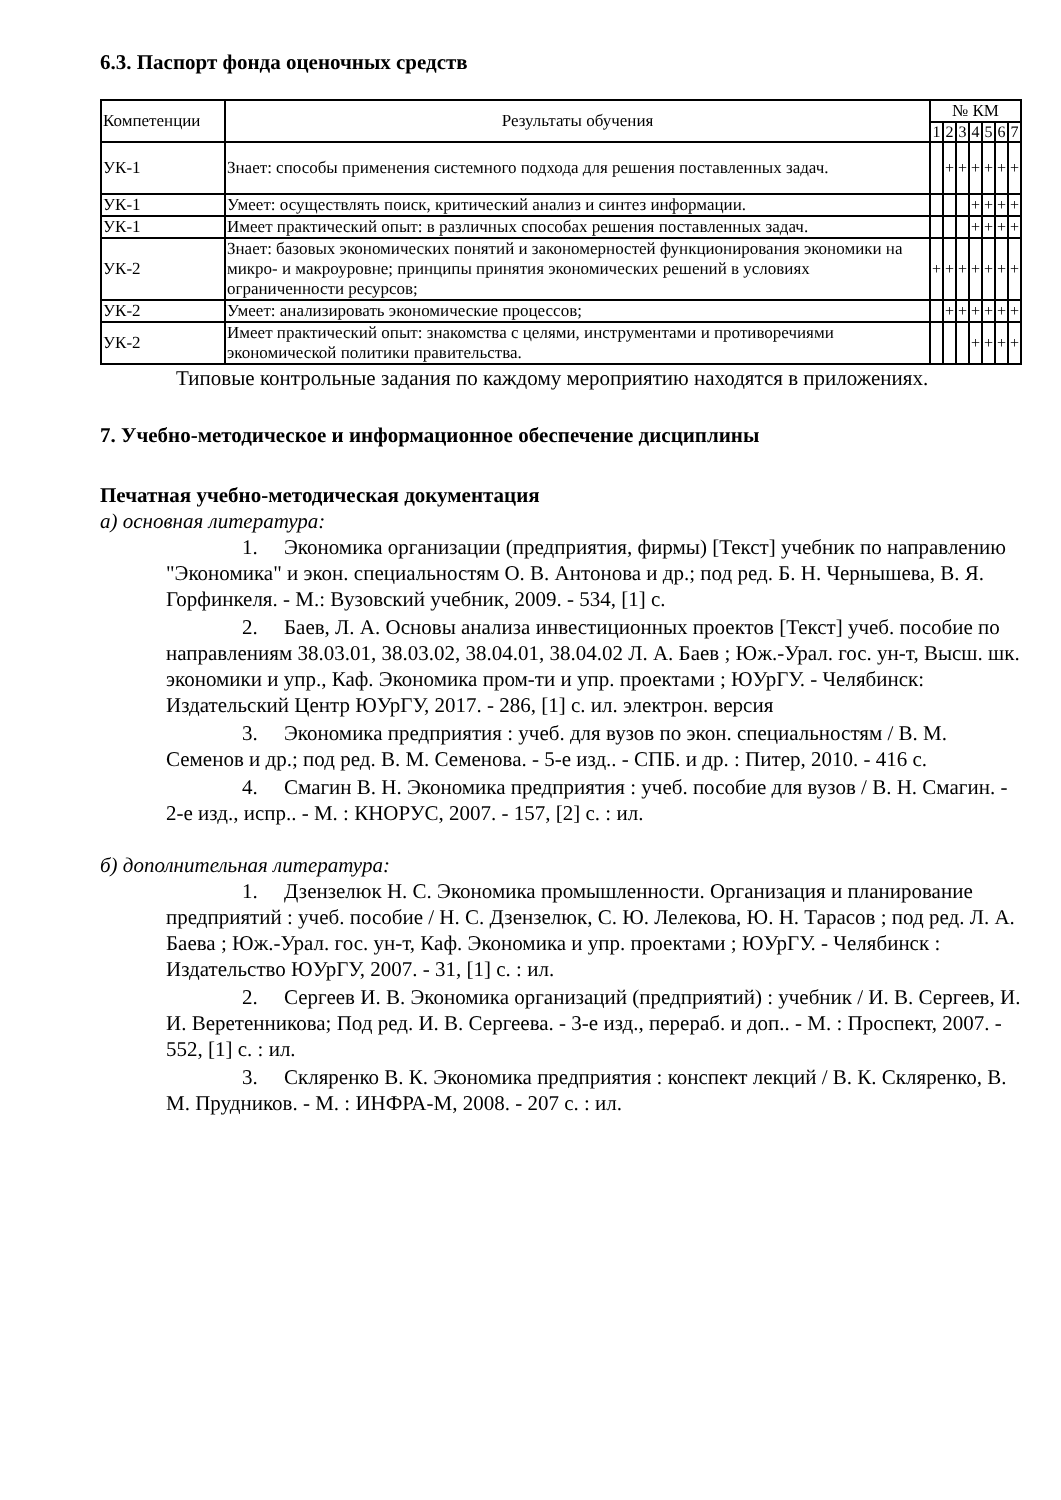6.3. Паспорт фонда оценочных средств
| Компетенции | Результаты обучения | № КМ | | | | | | |
| --- | --- | --- | --- | --- | --- | --- | --- | --- |
| | | 1 | 2 | 3 | 4 | 5 | 6 | 7 |
| УК-1 | Знает: способы применения системного подхода для решения поставленных задач. | | + | + | + | + | + | + |
| УК-1 | Умеет: осуществлять поиск, критический анализ и синтез информации. | | | | + | + | + | + |
| УК-1 | Имеет практический опыт: в различных способах решения поставленных задач. | | | | + | + | + | + |
| УК-2 | Знает: базовых экономических понятий и закономерностей функционирования экономики на микро- и макроуровне; принципы принятия экономических решений в условиях ограниченности ресурсов; | + | + | + | + | + | + | + |
| УК-2 | Умеет: анализировать экономические процессов; | | + | + | + | + | + | + |
| УК-2 | Имеет практический опыт: знакомства с целями, инструментами и противоречиями экономической политики правительства. | | | | + | + | + | + |
Типовые контрольные задания по каждому мероприятию находятся в приложениях.
7. Учебно-методическое и информационное обеспечение дисциплины
Печатная учебно-методическая документация
а) основная литература:
1. Экономика организации (предприятия, фирмы) [Текст] учебник по направлению "Экономика" и экон. специальностям О. В. Антонова и др.; под ред. Б. Н. Чернышева, В. Я. Горфинкеля. - М.: Вузовский учебник, 2009. - 534, [1] с.
2. Баев, Л. А. Основы анализа инвестиционных проектов [Текст] учеб. пособие по направлениям 38.03.01, 38.03.02, 38.04.01, 38.04.02 Л. А. Баев ; Юж.-Урал. гос. ун-т, Высш. шк. экономики и упр., Каф. Экономика пром-ти и упр. проектами ; ЮУрГУ. - Челябинск: Издательский Центр ЮУрГУ, 2017. - 286, [1] с. ил. электрон. версия
3. Экономика предприятия : учеб. для вузов по экон. специальностям / В. М. Семенов и др.; под ред. В. М. Семенова. - 5-е изд.. - СПБ. и др. : Питер, 2010. - 416 с.
4. Смагин В. Н. Экономика предприятия : учеб. пособие для вузов / В. Н. Смагин. - 2-е изд., испр.. - М. : КНОРУС, 2007. - 157, [2] с. : ил.
б) дополнительная литература:
1. Дзензелюк Н. С. Экономика промышленности. Организация и планирование предприятий : учеб. пособие / Н. С. Дзензелюк, С. Ю. Лелекова, Ю. Н. Тарасов ; под ред. Л. А. Баева ; Юж.-Урал. гос. ун-т, Каф. Экономика и упр. проектами ; ЮУрГУ. - Челябинск : Издательство ЮУрГУ, 2007. - 31, [1] с. : ил.
2. Сергеев И. В. Экономика организаций (предприятий) : учебник / И. В. Сергеев, И. И. Веретенникова; Под ред. И. В. Сергеева. - 3-е изд., перераб. и доп.. - М. : Проспект, 2007. - 552, [1] с. : ил.
3. Скляренко В. К. Экономика предприятия : конспект лекций / В. К. Скляренко, В. М. Прудников. - М. : ИНФРА-М, 2008. - 207 с. : ил.